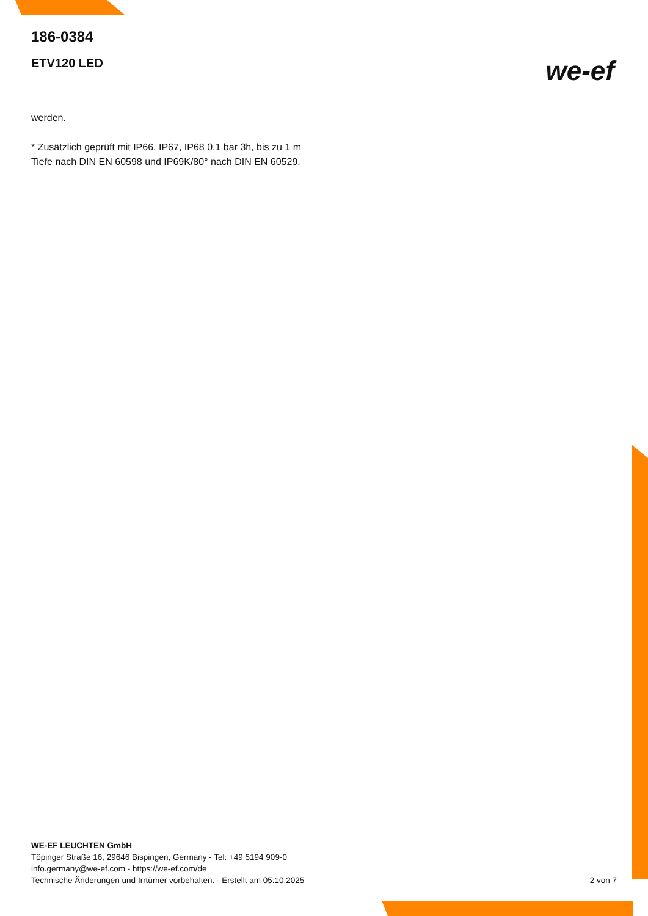186-0384
ETV120 LED
we-ef
werden.
* Zusätzlich geprüft mit IP66, IP67, IP68 0,1 bar 3h, bis zu 1 m Tiefe nach DIN EN 60598 und IP69K/80° nach DIN EN 60529.
WE-EF LEUCHTEN GmbH
Töpinger Straße 16, 29646 Bispingen, Germany - Tel: +49 5194 909-0
info.germany@we-ef.com - https://we-ef.com/de
Technische Änderungen und Irrtümer vorbehalten. - Erstellt am 05.10.2025 2 von 7